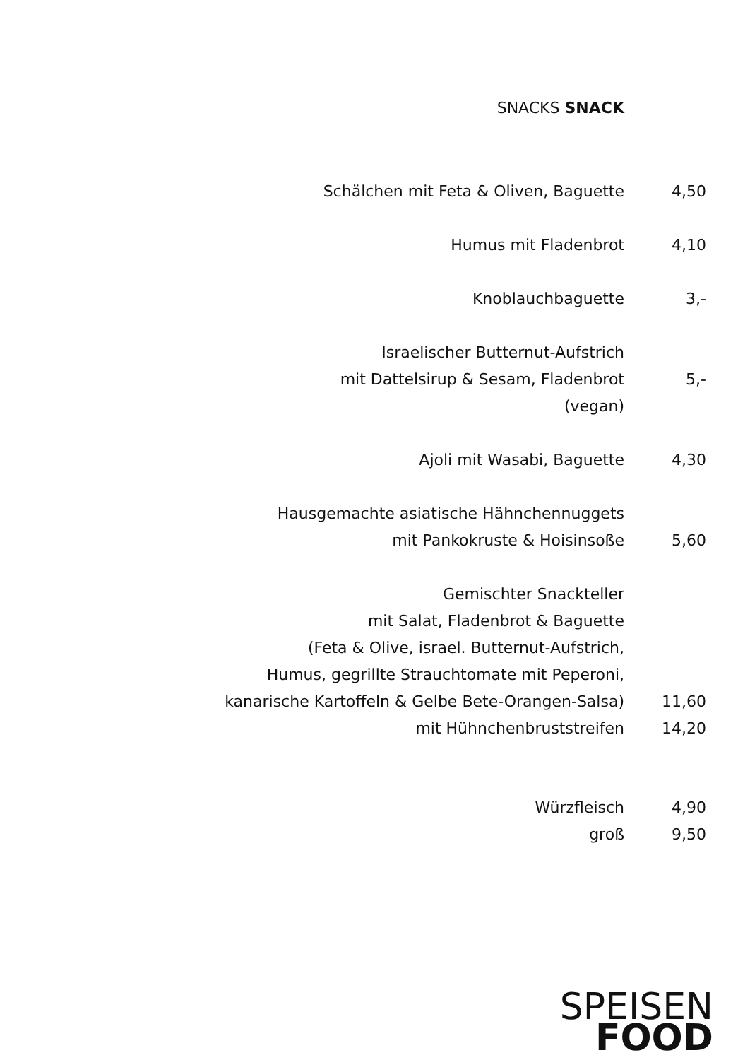SNACKS SNACK
Schälchen mit Feta & Oliven, Baguette
4,50
Humus mit Fladenbrot
4,10
Knoblauchbaguette
3,-
Israelischer Butternut-Aufstrich
mit Dattelsirup & Sesam, Fladenbrot
(vegan)
5,-
Ajoli mit Wasabi, Baguette
4,30
Hausgemachte asiatische Hähnchennuggets
mit Pankokruste & Hoisinsoße
5,60
Gemischter Snackteller
mit Salat, Fladenbrot & Baguette
(Feta & Olive, israel. Butternut-Aufstrich,
Humus, gegrillte Strauchtomate mit Peperoni,
kanarische Kartoffeln & Gelbe Bete-Orangen-Salsa)
11,60
mit Hühnchenbruststreifen
14,20
Würzfleisch
4,90
groß
9,50
SPEISEN
FOOD